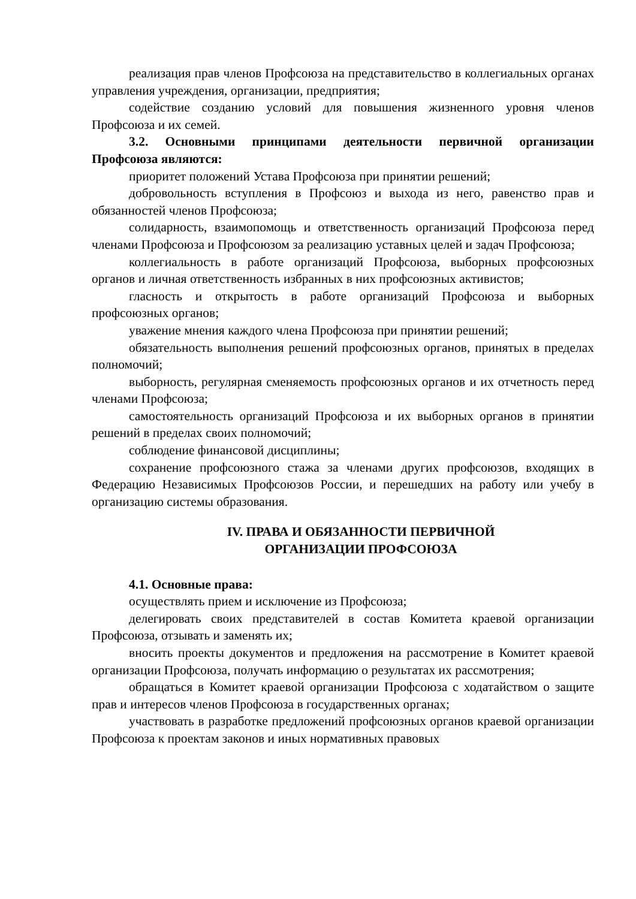реализация прав членов Профсоюза на представительство в коллегиальных органах управления учреждения, организации, предприятия;
содействие созданию условий для повышения жизненного уровня членов Профсоюза и их семей.
3.2. Основными принципами деятельности первичной организации Профсоюза являются:
приоритет положений Устава Профсоюза при принятии решений;
добровольность вступления в Профсоюз и выхода из него, равенство прав и обязанностей членов Профсоюза;
солидарность, взаимопомощь и ответственность организаций Профсоюза перед членами Профсоюза и Профсоюзом за реализацию уставных целей и задач Профсоюза;
коллегиальность в работе организаций Профсоюза, выборных профсоюзных органов и личная ответственность избранных в них профсоюзных активистов;
гласность и открытость в работе организаций Профсоюза и выборных профсоюзных органов;
уважение мнения каждого члена Профсоюза при принятии решений;
обязательность выполнения решений профсоюзных органов, принятых в пределах полномочий;
выборность, регулярная сменяемость профсоюзных органов и их отчетность перед членами Профсоюза;
самостоятельность организаций Профсоюза и их выборных органов в принятии решений в пределах своих полномочий;
соблюдение финансовой дисциплины;
сохранение профсоюзного стажа за членами других профсоюзов, входящих в Федерацию Независимых Профсоюзов России, и перешедших на работу или учебу в организацию системы образования.
IV. ПРАВА И ОБЯЗАННОСТИ ПЕРВИЧНОЙ
ОРГАНИЗАЦИИ ПРОФСОЮЗА
4.1. Основные права:
осуществлять прием и исключение из Профсоюза;
делегировать своих представителей в состав Комитета краевой организации Профсоюза, отзывать и заменять их;
вносить проекты документов и предложения на рассмотрение в Комитет краевой организации Профсоюза, получать информацию о результатах их рассмотрения;
обращаться в Комитет краевой организации Профсоюза с ходатайством о защите прав и интересов членов Профсоюза в государственных органах;
участвовать в разработке предложений профсоюзных органов краевой организации Профсоюза к проектам законов и иных нормативных правовых